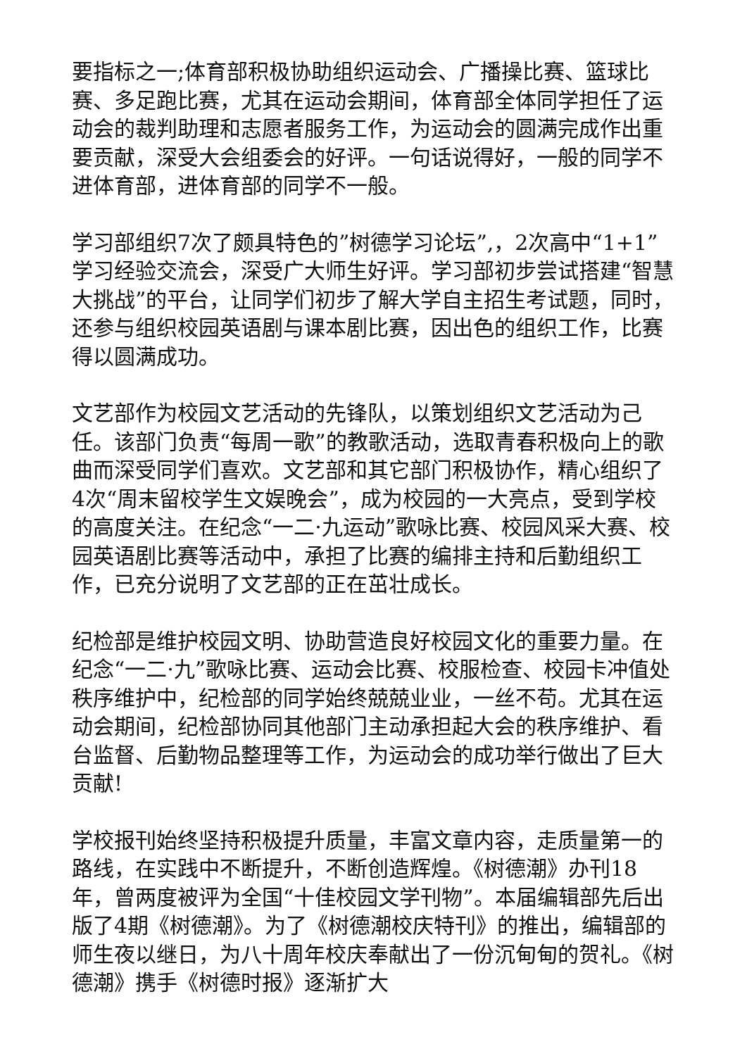要指标之一;体育部积极协助组织运动会、广播操比赛、篮球比赛、多足跑比赛，尤其在运动会期间，体育部全体同学担任了运动会的裁判助理和志愿者服务工作，为运动会的圆满完成作出重要贡献，深受大会组委会的好评。一句话说得好，一般的同学不进体育部，进体育部的同学不一般。
学习部组织7次了颇具特色的”树德学习论坛”,，2次高中“1+1”学习经验交流会，深受广大师生好评。学习部初步尝试搭建“智慧大挑战”的平台，让同学们初步了解大学自主招生考试题，同时，还参与组织校园英语剧与课本剧比赛，因出色的组织工作，比赛得以圆满成功。
文艺部作为校园文艺活动的先锋队，以策划组织文艺活动为己任。该部门负责“每周一歌”的教歌活动，选取青春积极向上的歌曲而深受同学们喜欢。文艺部和其它部门积极协作，精心组织了4次“周末留校学生文娱晚会”，成为校园的一大亮点，受到学校的高度关注。在纪念“一二·九运动”歌咏比赛、校园风采大赛、校园英语剧比赛等活动中，承担了比赛的编排主持和后勤组织工作，已充分说明了文艺部的正在茁壮成长。
纪检部是维护校园文明、协助营造良好校园文化的重要力量。在纪念“一二·九”歌咏比赛、运动会比赛、校服检查、校园卡冲值处秩序维护中，纪检部的同学始终兢兢业业，一丝不苟。尤其在运动会期间，纪检部协同其他部门主动承担起大会的秩序维护、看台监督、后勤物品整理等工作，为运动会的成功举行做出了巨大贡献!
学校报刊始终坚持积极提升质量，丰富文章内容，走质量第一的路线，在实践中不断提升，不断创造辉煌。《树德潮》办刊18年，曾两度被评为全国“十佳校园文学刊物”。本届编辑部先后出版了4期《树德潮》。为了《树德潮校庆特刊》的推出，编辑部的师生夜以继日，为八十周年校庆奉献出了一份沉甸甸的贺礼。《树德潮》携手《树德时报》逐渐扩大